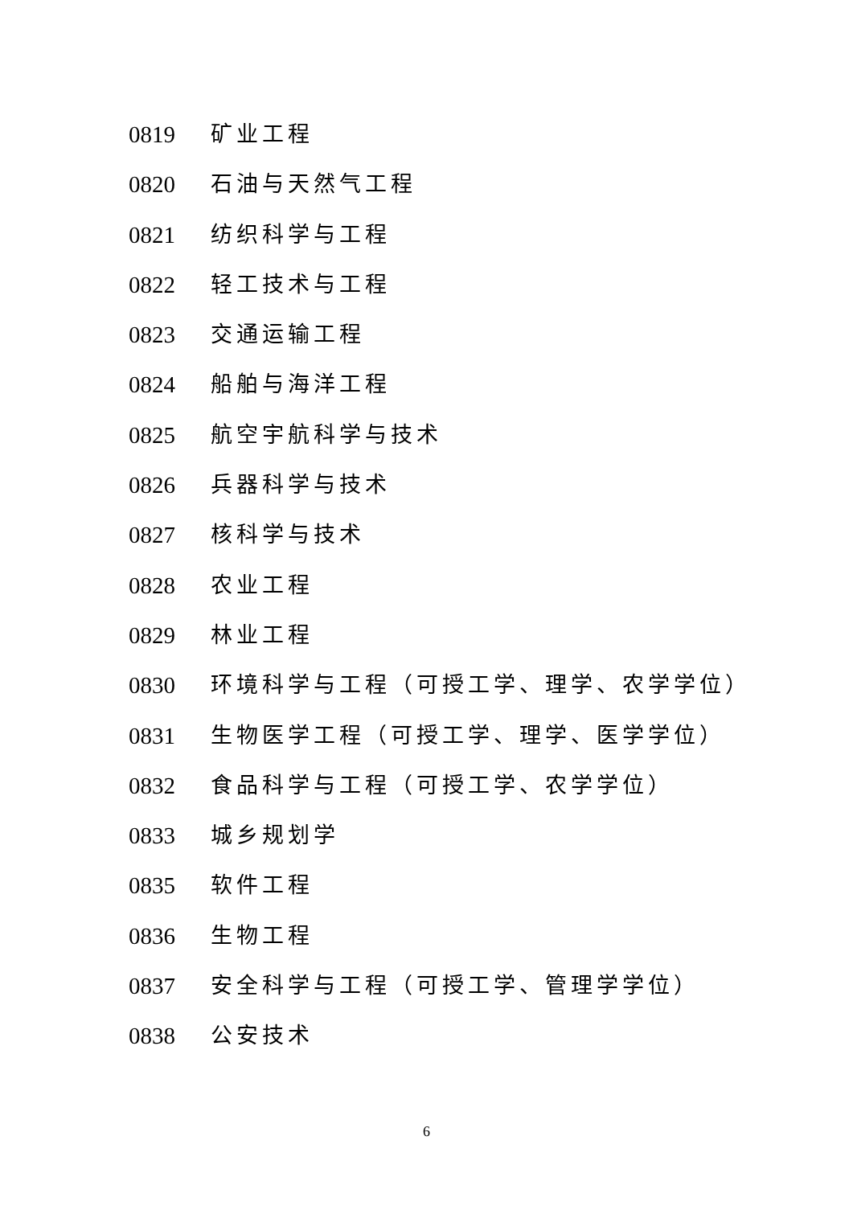0819 矿业工程
0820 石油与天然气工程
0821 纺织科学与工程
0822 轻工技术与工程
0823 交通运输工程
0824 船舶与海洋工程
0825 航空宇航科学与技术
0826 兵器科学与技术
0827 核科学与技术
0828 农业工程
0829 林业工程
0830 环境科学与工程（可授工学、理学、农学学位）
0831 生物医学工程（可授工学、理学、医学学位）
0832 食品科学与工程（可授工学、农学学位）
0833 城乡规划学
0835 软件工程
0836 生物工程
0837 安全科学与工程（可授工学、管理学学位）
0838 公安技术
6